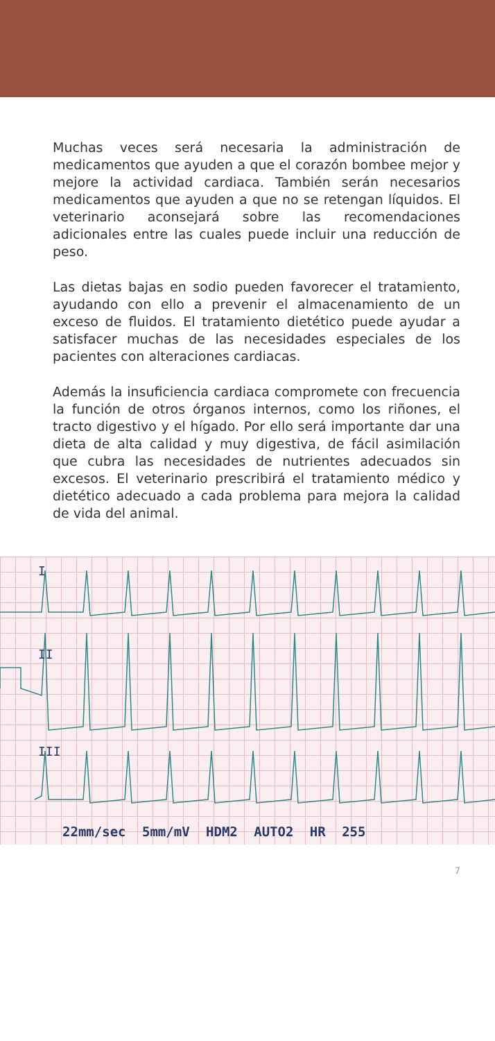Muchas veces será necesaria la administración de medicamentos que ayuden a que el corazón bombee mejor y mejore la actividad cardiaca. También serán necesarios medicamentos que ayuden a que no se retengan líquidos. El veterinario aconsejará sobre las recomendaciones adicionales entre las cuales puede incluir una reducción de peso.
Las dietas bajas en sodio pueden favorecer el tratamiento, ayudando con ello a prevenir el almacenamiento de un exceso de fluidos. El tratamiento dietético puede ayudar a satisfacer muchas de las necesidades especiales de los pacientes con alteraciones cardiacas.
Además la insuficiencia cardiaca compromete con frecuencia la función de otros órganos internos, como los riñones, el tracto digestivo y el hígado. Por ello será importante dar una dieta de alta calidad y muy digestiva, de fácil asimilación que cubra las necesidades de nutrientes adecuados sin excesos. El veterinario prescribirá el tratamiento médico y dietético adecuado a cada problema para mejora la calidad de vida del animal.
I
II
III
22mm/sec 5mm/mV HDM2 AUTO2 HR 255
7